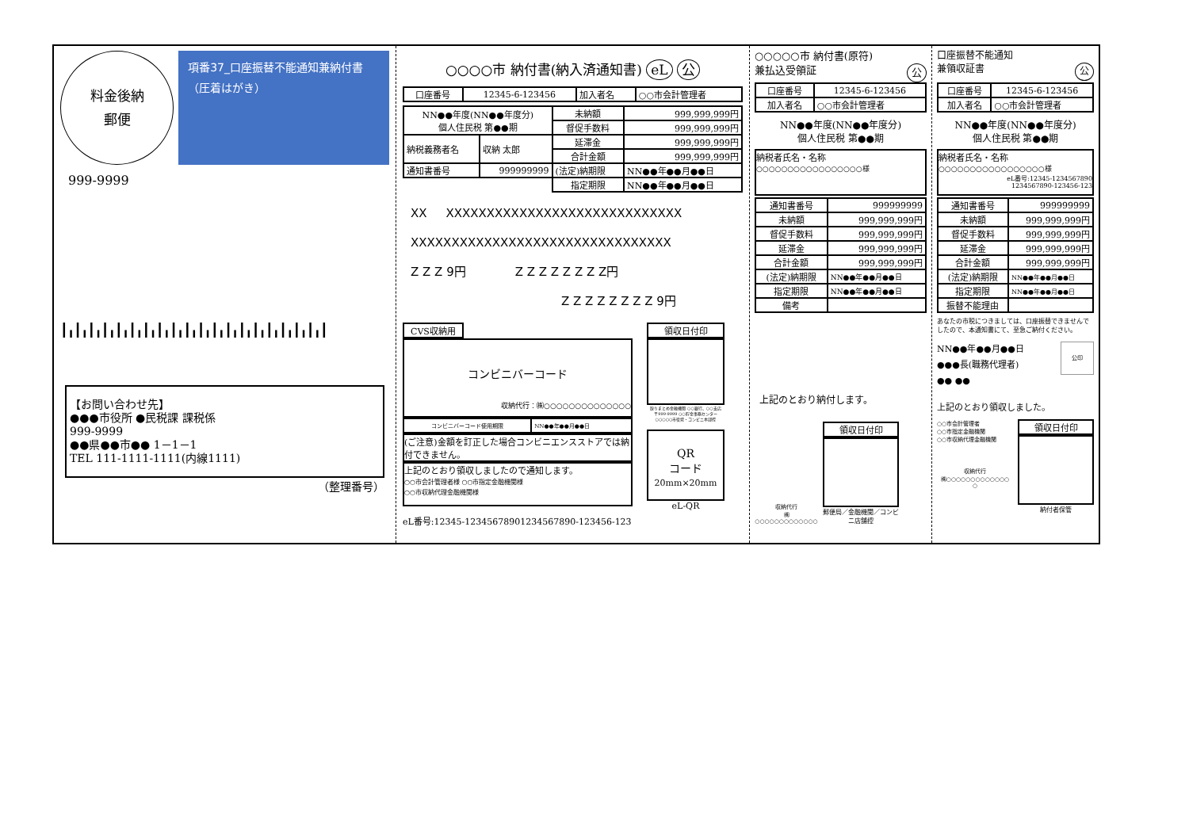料金後納
郵便
項番37_口座振替不能通知兼納付書
（圧着はがき）
999-9999
┃╻┃╻┃╻┃╻┃╻┃╻┃╻┃╻┃╻┃╻┃╻┃╻┃╻┃╻┃╻┃╻┃╻┃╻┃╻┃
【お問い合わせ先】
●●●市役所 ●民税課 課税係
999-9999
●●県●●市●● 1－1－1
TEL 111-1111-1111(内線1111)
（整理番号）
○○○○市 納付書(納入済通知書) eL 公
| 口座番号 | 12345-6-123456 | 加入者名 | ○○市会計管理者 |
| NN●●年度(NN●●年度分) 個人住民税 第●●期 | | 未納額 | 999,999,999円 |
| | | 督促手数料 | 999,999,999円 |
| 納税義務者名 | 収納 太郎 | 延滞金 | 999,999,999円 |
| | | 合計金額 | 999,999,999円 |
| 通知書番号 | 999999999 | (法定)納期限 | NN●●年●●月●●日 |
| | | 指定期限 | NN●●年●●月●●日 |
XX XXXXXXXXXXXXXXXXXXXXXXXXXXXXX
XXXXXXXXXXXXXXXXXXXXXXXXXXXXXXXX
Z Z Z 9円 Z Z Z Z Z Z Z Z円
Z Z Z Z Z Z Z Z 9円
CVS収納用
コンビニバーコード
収納代行：㈱○○○○○○○○○○○○○○
| コンビニバーコード使用期限 | NN●●年●●月●●日 |
(ご注意)金額を訂正した場合コンビニエンスストアでは納付できません。
上記のとおり領収しましたので通知します。
○○市会計管理者様 ○○市指定金融機関様
○○市収納代理金融機関様
eL番号:12345-12345678901234567890-123456-123
領収日付印
取りまとめ金融機関 ○○銀行、○○支店
〒999-9999 ○○貯金事務センター
○○○○○市役場・コンビニ本部控
QR
コード
20mm×20mm
eL-QR
○○○○○市 納付書(原符)
兼払込受領証 公
| 口座番号 | 12345-6-123456 |
| 加入者名 | ○○市会計管理者 |
NN●●年度(NN●●年度分)
個人住民税 第●●期
納税者氏名・名称
○○○○○○○○○○○○○○○○○様
| 通知書番号 | 999999999 |
| 未納額 | 999,999,999円 |
| 督促手数料 | 999,999,999円 |
| 延滞金 | 999,999,999円 |
| 合計金額 | 999,999,999円 |
| (法定)納期限 | NN●●年●●月●●日 |
| 指定期限 | NN●●年●●月●●日 |
| 備考 | |
上記のとおり納付します。
収納代行
㈱○○○○○○○○○○○○○
領収日付印
郵便局／金融機関／コンビニ店舗控
口座振替不能通知
兼領収証書 公
| 口座番号 | 12345-6-123456 |
| 加入者名 | ○○市会計管理者 |
NN●●年度(NN●●年度分)
個人住民税 第●●期
納税者氏名・名称
○○○○○○○○○○○○○○○○○様
eL番号:12345-1234567890
1234567890-123456-123
| 通知書番号 | 999999999 |
| 未納額 | 999,999,999円 |
| 督促手数料 | 999,999,999円 |
| 延滞金 | 999,999,999円 |
| 合計金額 | 999,999,999円 |
| (法定)納期限 | NN●●年●●月●●日 |
| 指定期限 | NN●●年●●月●●日 |
| 振替不能理由 | |
あなたの市税につきましては、口座振替できませんでしたので、本通知書にて、至急ご納付ください。
NN●●年●●月●●日
●●●長(職務代理者)
●● ●●
公印
上記のとおり領収しました。
○○市会計管理者
○○市指定金融機関
○○市収納代理金融機関
収納代行
㈱○○○○○○○○○○○○○
○
領収日付印
納付者保管